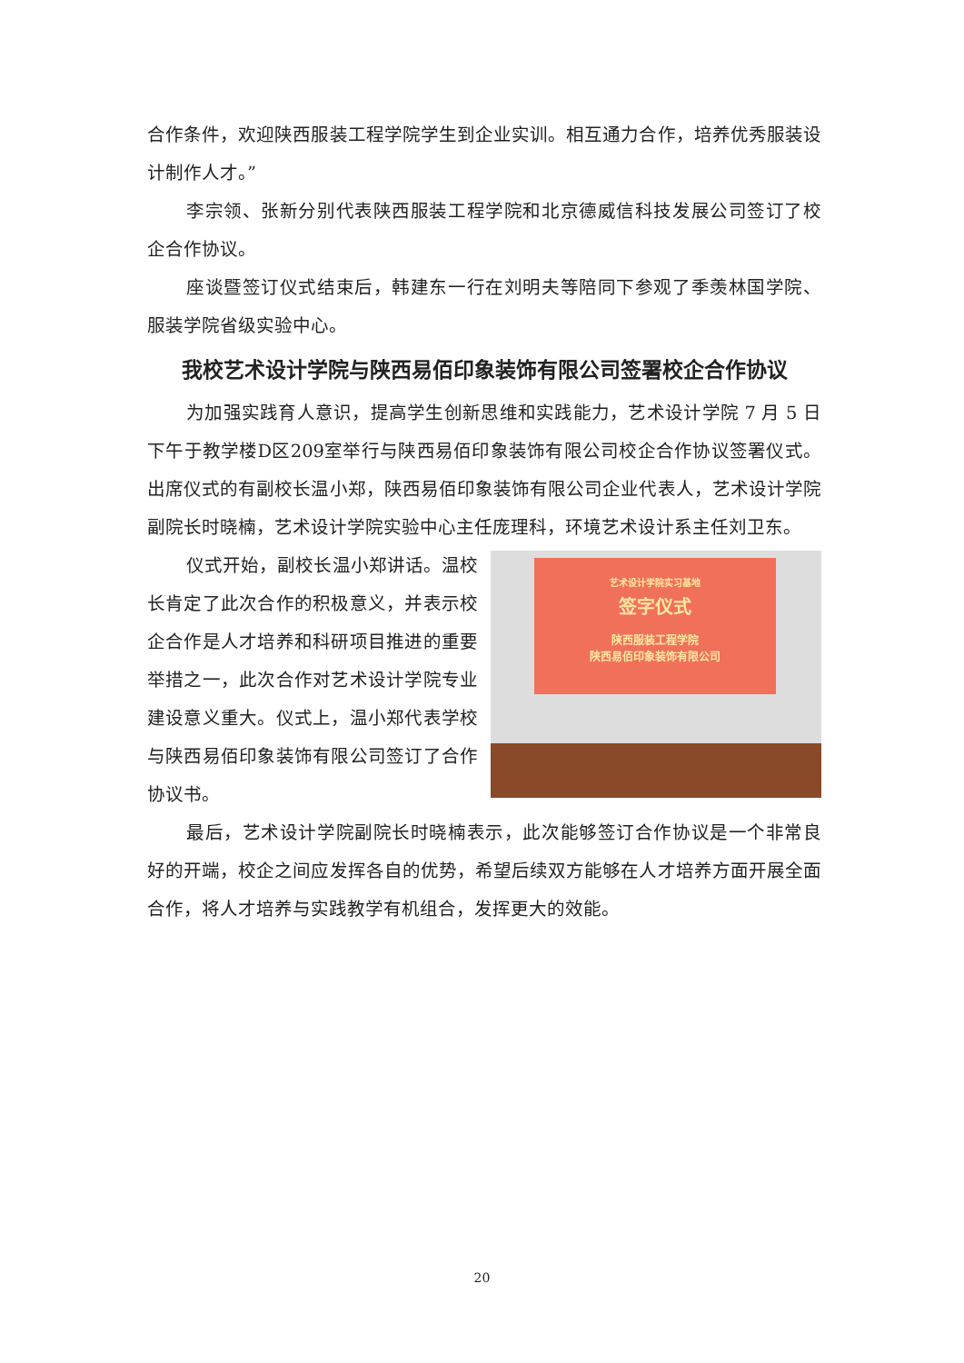合作条件，欢迎陕西服装工程学院学生到企业实训。相互通力合作，培养优秀服装设计制作人才。”
李宗领、张新分别代表陕西服装工程学院和北京德威信科技发展公司签订了校企合作协议。
座谈暨签订仪式结束后，韩建东一行在刘明夫等陪同下参观了季羡林国学院、服装学院省级实验中心。
我校艺术设计学院与陕西易佰印象装饰有限公司签署校企合作协议
为加强实践育人意识，提高学生创新思维和实践能力，艺术设计学院 7 月 5 日下午于教学楼D区209室举行与陕西易佰印象装饰有限公司校企合作协议签署仪式。出席仪式的有副校长温小郑，陕西易佰印象装饰有限公司企业代表人，艺术设计学院副院长时晓楠，艺术设计学院实验中心主任庞理科，环境艺术设计系主任刘卫东。
仪式开始，副校长温小郑讲话。温校长肯定了此次合作的积极意义，并表示校企合作是人才培养和科研项目推进的重要举措之一，此次合作对艺术设计学院专业建设意义重大。仪式上，温小郑代表学校与陕西易佰印象装饰有限公司签订了合作协议书。
艺术设计学院实习基地
签字仪式
陕西服装工程学院
陕西易佰印象装饰有限公司
最后，艺术设计学院副院长时晓楠表示，此次能够签订合作协议是一个非常良好的开端，校企之间应发挥各自的优势，希望后续双方能够在人才培养方面开展全面合作，将人才培养与实践教学有机组合，发挥更大的效能。
20